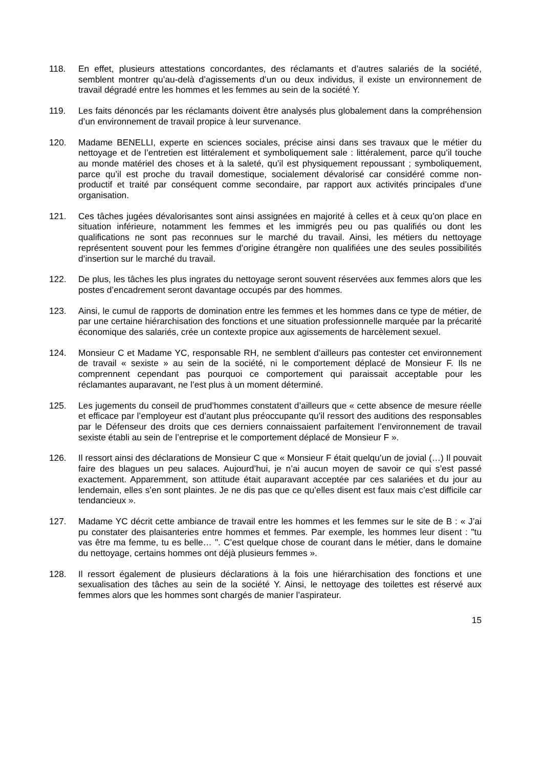118. En effet, plusieurs attestations concordantes, des réclamants et d’autres salariés de la société, semblent montrer qu’au-delà d’agissements d’un ou deux individus, il existe un environnement de travail dégradé entre les hommes et les femmes au sein de la société Y.
119. Les faits dénoncés par les réclamants doivent être analysés plus globalement dans la compréhension d’un environnement de travail propice à leur survenance.
120. Madame BENELLI, experte en sciences sociales, précise ainsi dans ses travaux que le métier du nettoyage et de l’entretien est littéralement et symboliquement sale : littéralement, parce qu’il touche au monde matériel des choses et à la saleté, qu’il est physiquement repoussant ; symboliquement, parce qu’il est proche du travail domestique, socialement dévalorisé car considéré comme non-productif et traité par conséquent comme secondaire, par rapport aux activités principales d’une organisation.
121. Ces tâches jugées dévalorisantes sont ainsi assignées en majorité à celles et à ceux qu’on place en situation inférieure, notamment les femmes et les immigrés peu ou pas qualifiés ou dont les qualifications ne sont pas reconnues sur le marché du travail. Ainsi, les métiers du nettoyage représentent souvent pour les femmes d’origine étrangère non qualifiées une des seules possibilités d’insertion sur le marché du travail.
122. De plus, les tâches les plus ingrates du nettoyage seront souvent réservées aux femmes alors que les postes d’encadrement seront davantage occupés par des hommes.
123. Ainsi, le cumul de rapports de domination entre les femmes et les hommes dans ce type de métier, de par une certaine hiérarchisation des fonctions et une situation professionnelle marquée par la précarité économique des salariés, crée un contexte propice aux agissements de harcèlement sexuel.
124. Monsieur C et Madame YC, responsable RH, ne semblent d’ailleurs pas contester cet environnement de travail « sexiste » au sein de la société, ni le comportement déplacé de Monsieur F. Ils ne comprennent cependant pas pourquoi ce comportement qui paraissait acceptable pour les réclamantes auparavant, ne l’est plus à un moment déterminé.
125. Les jugements du conseil de prud’hommes constatent d’ailleurs que « cette absence de mesure réelle et efficace par l’employeur est d’autant plus préoccupante qu’il ressort des auditions des responsables par le Défenseur des droits que ces derniers connaissaient parfaitement l’environnement de travail sexiste établi au sein de l’entreprise et le comportement déplacé de Monsieur F ».
126. Il ressort ainsi des déclarations de Monsieur C que « Monsieur F était quelqu’un de jovial (…) Il pouvait faire des blagues un peu salaces. Aujourd’hui, je n’ai aucun moyen de savoir ce qui s’est passé exactement. Apparemment, son attitude était auparavant acceptée par ces salariées et du jour au lendemain, elles s’en sont plaintes. Je ne dis pas que ce qu’elles disent est faux mais c’est difficile car tendancieux ».
127. Madame YC décrit cette ambiance de travail entre les hommes et les femmes sur le site de B : « J’ai pu constater des plaisanteries entre hommes et femmes. Par exemple, les hommes leur disent : "tu vas être ma femme, tu es belle… ". C’est quelque chose de courant dans le métier, dans le domaine du nettoyage, certains hommes ont déjà plusieurs femmes ».
128. Il ressort également de plusieurs déclarations à la fois une hiérarchisation des fonctions et une sexualisation des tâches au sein de la société Y. Ainsi, le nettoyage des toilettes est réservé aux femmes alors que les hommes sont chargés de manier l’aspirateur.
15